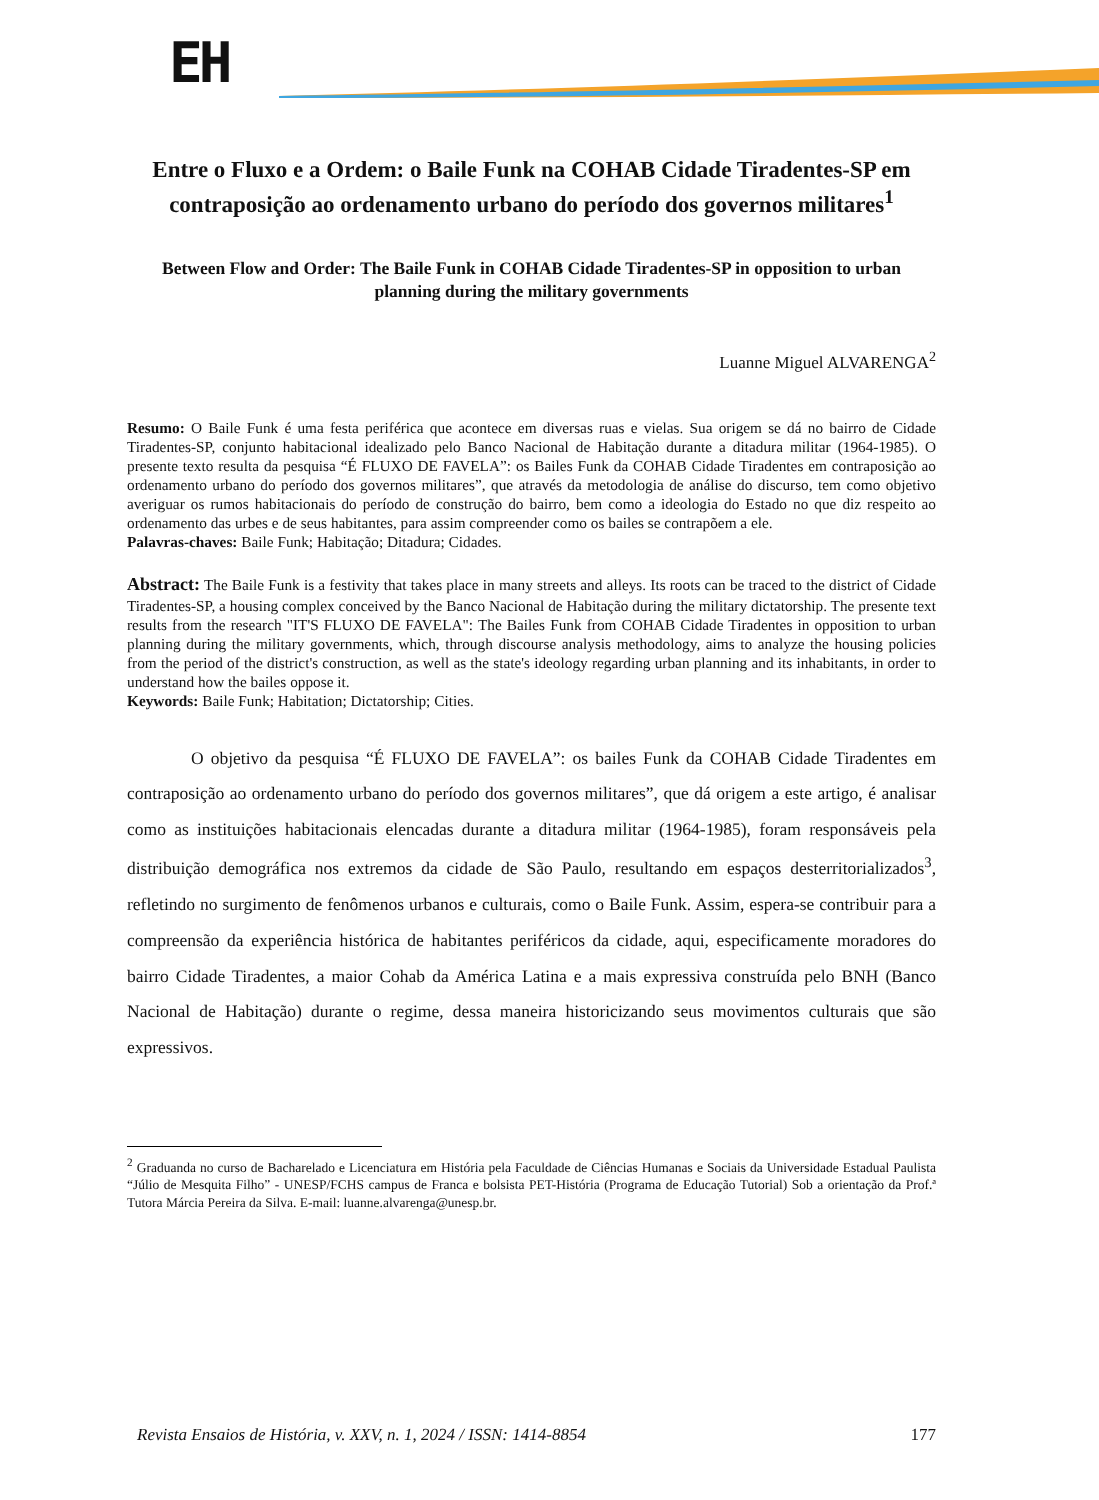EH
Entre o Fluxo e a Ordem: o Baile Funk na COHAB Cidade Tiradentes-SP em contraposição ao ordenamento urbano do período dos governos militares<sup>1</sup>
Between Flow and Order: The Baile Funk in COHAB Cidade Tiradentes-SP in opposition to urban planning during the military governments
Luanne Miguel ALVARENGA<sup>2</sup>
Resumo: O Baile Funk é uma festa periférica que acontece em diversas ruas e vielas. Sua origem se dá no bairro de Cidade Tiradentes-SP, conjunto habitacional idealizado pelo Banco Nacional de Habitação durante a ditadura militar (1964-1985). O presente texto resulta da pesquisa “É FLUXO DE FAVELA”: os Bailes Funk da COHAB Cidade Tiradentes em contraposição ao ordenamento urbano do período dos governos militares”, que através da metodologia de análise do discurso, tem como objetivo averiguar os rumos habitacionais do período de construção do bairro, bem como a ideologia do Estado no que diz respeito ao ordenamento das urbes e de seus habitantes, para assim compreender como os bailes se contrapõem a ele.
Palavras-chaves: Baile Funk; Habitação; Ditadura; Cidades.
Abstract: The Baile Funk is a festivity that takes place in many streets and alleys. Its roots can be traced to the district of Cidade Tiradentes-SP, a housing complex conceived by the Banco Nacional de Habitação during the military dictatorship. The presente text results from the research "IT'S FLUXO DE FAVELA": The Bailes Funk from COHAB Cidade Tiradentes in opposition to urban planning during the military governments, which, through discourse analysis methodology, aims to analyze the housing policies from the period of the district's construction, as well as the state's ideology regarding urban planning and its inhabitants, in order to understand how the bailes oppose it.
Keywords: Baile Funk; Habitation; Dictatorship; Cities.
O objetivo da pesquisa “É FLUXO DE FAVELA”: os bailes Funk da COHAB Cidade Tiradentes em contraposição ao ordenamento urbano do período dos governos militares”, que dá origem a este artigo, é analisar como as instituições habitacionais elencadas durante a ditadura militar (1964-1985), foram responsáveis pela distribuição demográfica nos extremos da cidade de São Paulo, resultando em espaços desterritorializados<sup>3</sup>, refletindo no surgimento de fenômenos urbanos e culturais, como o Baile Funk. Assim, espera-se contribuir para a compreensão da experiência histórica de habitantes periféricos da cidade, aqui, especificamente moradores do bairro Cidade Tiradentes, a maior Cohab da América Latina e a mais expressiva construída pelo BNH (Banco Nacional de Habitação) durante o regime, dessa maneira historicizando seus movimentos culturais que são expressivos.
<sup>2</sup> Graduanda no curso de Bacharelado e Licenciatura em História pela Faculdade de Ciências Humanas e Sociais da Universidade Estadual Paulista “Júlio de Mesquita Filho” - UNESP/FCHS campus de Franca e bolsista PET-História (Programa de Educação Tutorial) Sob a orientação da Prof.ª Tutora Márcia Pereira da Silva. E-mail: luanne.alvarenga@unesp.br.
Revista Ensaios de História, v. XXV, n. 1, 2024 / ISSN: 1414-8854 177